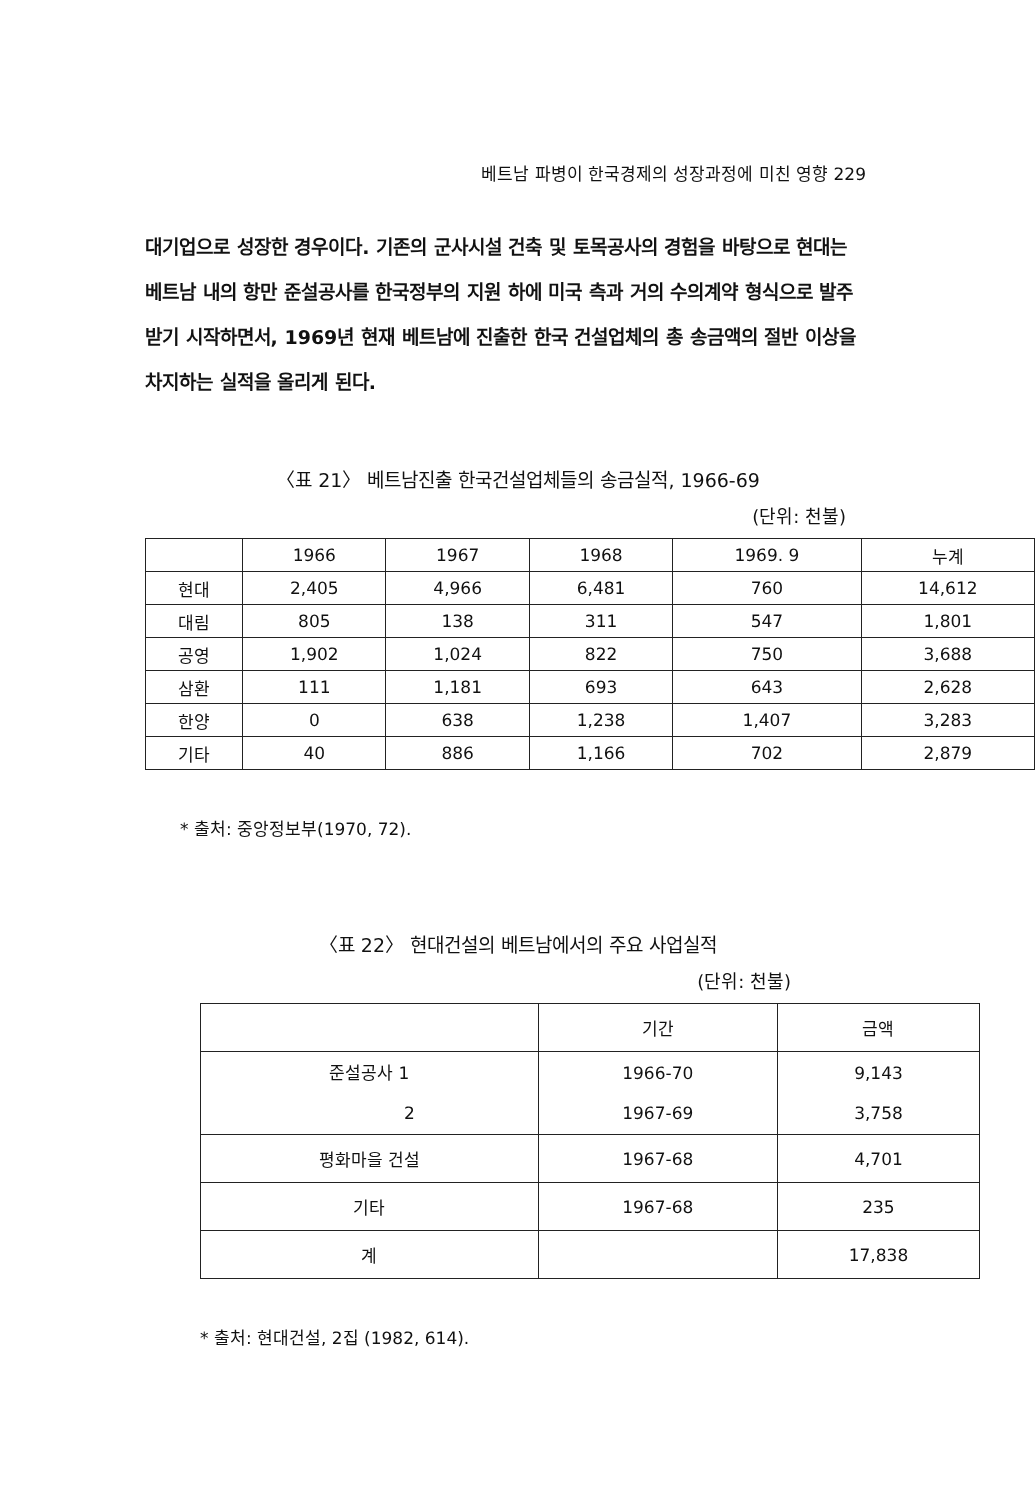베트남 파병이 한국경제의 성장과정에 미친 영향 229
대기업으로 성장한 경우이다. 기존의 군사시설 건축 및 토목공사의 경험을 바탕으로 현대는 베트남 내의 항만 준설공사를 한국정부의 지원 하에 미국 측과 거의 수의계약 형식으로 발주 받기 시작하면서, 1969년 현재 베트남에 진출한 한국 건설업체의 총 송금액의 절반 이상을 차지하는 실적을 올리게 된다.
〈표 21〉 베트남진출 한국건설업체들의 송금실적, 1966-69
(단위: 천불)
| | 1966 | 1967 | 1968 | 1969. 9 | 누계 |
| --- | --- | --- | --- | --- | --- |
| 현대 | 2,405 | 4,966 | 6,481 | 760 | 14,612 |
| 대림 | 805 | 138 | 311 | 547 | 1,801 |
| 공영 | 1,902 | 1,024 | 822 | 750 | 3,688 |
| 삼환 | 111 | 1,181 | 693 | 643 | 2,628 |
| 한양 | 0 | 638 | 1,238 | 1,407 | 3,283 |
| 기타 | 40 | 886 | 1,166 | 702 | 2,879 |
* 출처: 중앙정보부(1970, 72).
〈표 22〉 현대건설의 베트남에서의 주요 사업실적
(단위: 천불)
| | 기간 | 금액 |
| --- | --- | --- |
| 준설공사 1 2 | 1966-70 1967-69 | 9,143 3,758 |
| 평화마을 건설 | 1967-68 | 4,701 |
| 기타 | 1967-68 | 235 |
| 계 | | 17,838 |
* 출처: 현대건설, 2집 (1982, 614).